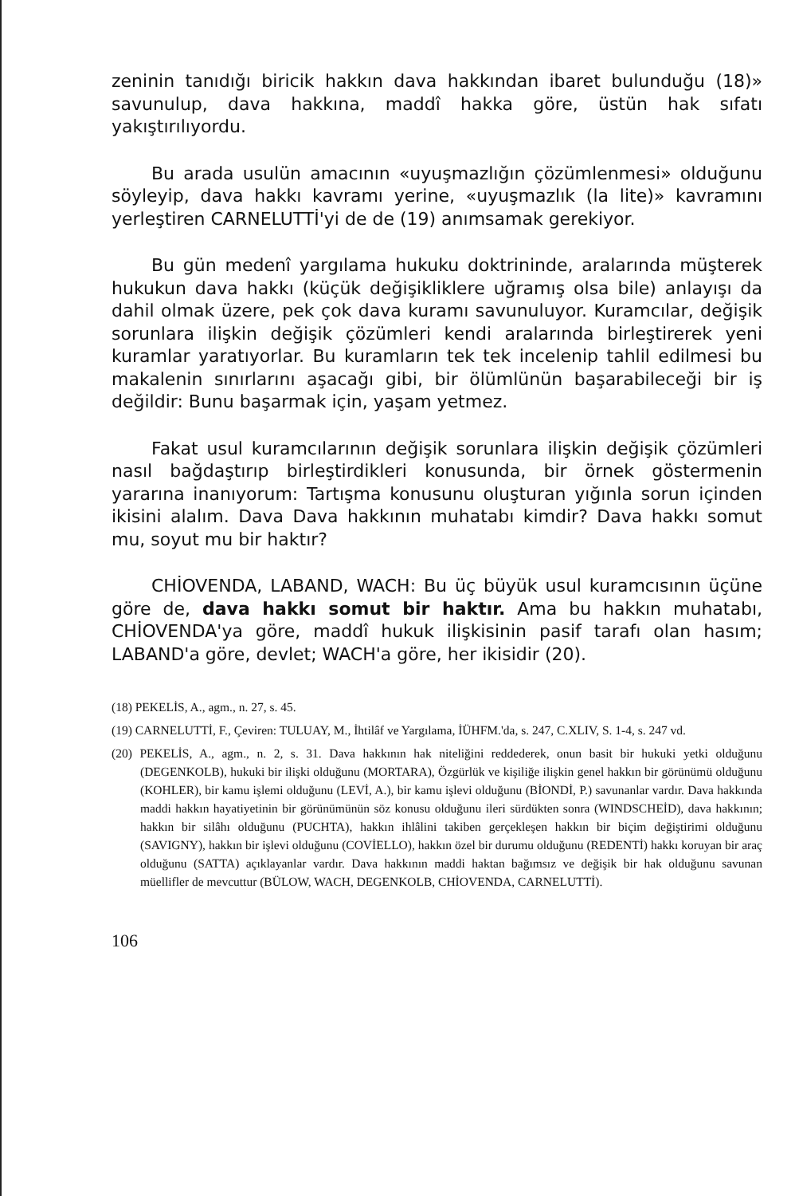zeninin tanıdığı biricik hakkın dava hakkından ibaret bulunduğu (18)» savunulup, dava hakkına, maddî hakka göre, üstün hak sıfatı yakıştırılıyordu.
Bu arada usulün amacının «uyuşmazlığın çözümlenmesi» olduğunu söyleyip, dava hakkı kavramı yerine, «uyuşmazlık (la lite)» kavramını yerleştiren CARNELUTTİ'yi de de (19) anımsamak gerekiyor.
Bu gün medenî yargılama hukuku doktrininde, aralarında müşterek hukukun dava hakkı (küçük değişikliklere uğramış olsa bile) anlayışı da dahil olmak üzere, pek çok dava kuramı savunuluyor. Kuramcılar, değişik sorunlara ilişkin değişik çözümleri kendi aralarında birleştirerek yeni kuramlar yaratıyorlar. Bu kuramların tek tek incelenip tahlil edilmesi bu makalenin sınırlarını aşacağı gibi, bir ölümlünün başarabileceği bir iş değildir: Bunu başarmak için, yaşam yetmez.
Fakat usul kuramcılarının değişik sorunlara ilişkin değişik çözümleri nasıl bağdaştırıp birleştirdikleri konusunda, bir örnek göstermenin yararına inanıyorum: Tartışma konusunu oluşturan yığınla sorun içinden ikisini alalım. Dava Dava hakkının muhatabı kimdir? Dava hakkı somut mu, soyut mu bir haktır?
CHİOVENDA, LABAND, WACH: Bu üç büyük usul kuramcısının üçüne göre de, dava hakkı somut bir haktır. Ama bu hakkın muhatabı, CHİOVENDA'ya göre, maddî hukuk ilişkisinin pasif tarafı olan hasım; LABAND'a göre, devlet; WACH'a göre, her ikisidir (20).
(18) PEKELİS, A., agm., n. 27, s. 45.
(19) CARNELUTTİ, F., Çeviren: TULUAY, M., İhtilâf ve Yargılama, İÜHFM.'da, s. 247, C.XLIV, S. 1-4, s. 247 vd.
(20) PEKELİS, A., agm., n. 2, s. 31. Dava hakkının hak niteliğini reddederek, onun basit bir hukuki yetki olduğunu (DEGENKOLB), hukuki bir ilişki olduğunu (MORTARA), Özgürlük ve kişiliğe ilişkin genel hakkın bir görünümü olduğunu (KOHLER), bir kamu işlemi olduğunu (LEVİ, A.), bir kamu işlevi olduğunu (BİONDİ, P.) savunanlar vardır. Dava hakkında maddi hakkın hayatiyetinin bir görünümünün söz konusu olduğunu ileri sürdükten sonra (WINDSCHEİD), dava hakkının; hakkın bir silâhı olduğunu (PUCHTA), hakkın ihlâlini takiben gerçekleşen hakkın bir biçim değiştirimi olduğunu (SAVIGNY), hakkın bir işlevi olduğunu (COVİELLO), hakkın özel bir durumu olduğunu (REDENTİ) hakkı koruyan bir araç olduğunu (SATTA) açıklayanlar vardır. Dava hakkının maddi haktan bağımsız ve değişik bir hak olduğunu savunan müellifler de mevcuttur (BÜLOW, WACH, DEGENKOLB, CHİOVENDA, CARNELUTTİ).
106